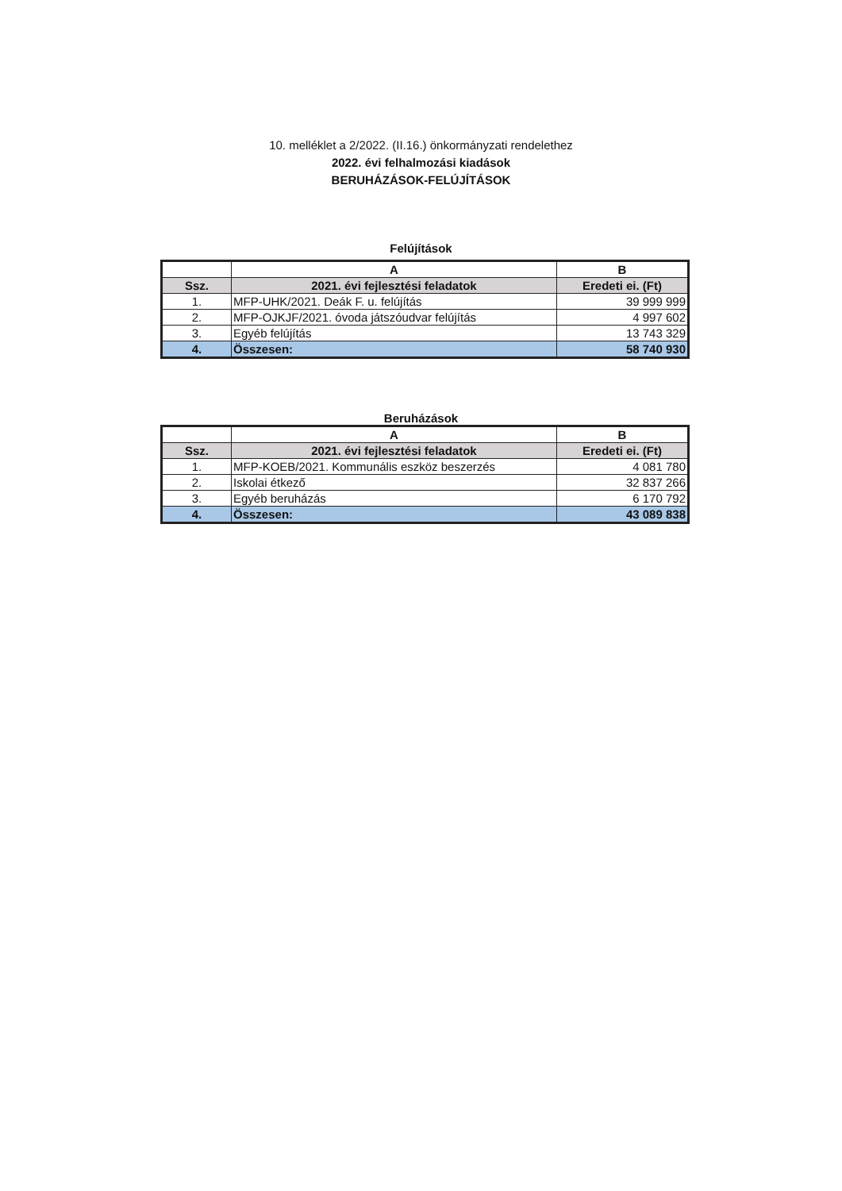10. melléklet a 2/2022. (II.16.) önkormányzati rendelethez
2022. évi felhalmozási kiadások
BERUHÁZÁSOK-FELÚJÍTÁSOK
Felújítások
| | A | B |
| --- | --- | --- |
| Ssz. | 2021. évi fejlesztési feladatok | Eredeti ei. (Ft) |
| 1. | MFP-UHK/2021. Deák F. u. felújítás | 39 999 999 |
| 2. | MFP-OJKJF/2021. óvoda játszóudvar felújítás | 4 997 602 |
| 3. | Egyéb felújítás | 13 743 329 |
| 4. | Összesen: | 58 740 930 |
Beruházások
| | A | B |
| --- | --- | --- |
| Ssz. | 2021. évi fejlesztési feladatok | Eredeti ei. (Ft) |
| 1. | MFP-KOEB/2021. Kommunális eszköz beszerzés | 4 081 780 |
| 2. | Iskolai étkező | 32 837 266 |
| 3. | Egyéb beruházás | 6 170 792 |
| 4. | Összesen: | 43 089 838 |